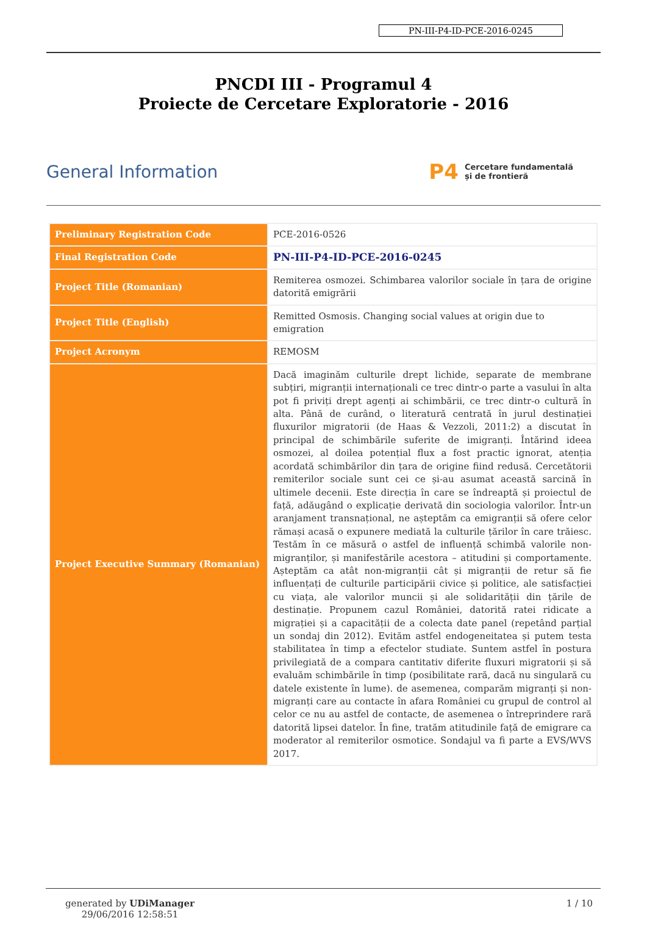PN-III-P4-ID-PCE-2016-0245
PNCDI III - Programul 4
Proiecte de Cercetare Exploratorie - 2016
General Information
P4 Cercetare fundamentală
și de frontieră
| Preliminary Registration Code | PCE-2016-0526 |
| Final Registration Code | PN-III-P4-ID-PCE-2016-0245 |
| Project Title (Romanian) | Remiterea osmozei. Schimbarea valorilor sociale în țara de origine datorită emigrării |
| Project Title (English) | Remitted Osmosis. Changing social values at origin due to emigration |
| Project Acronym | REMOSM |
| Project Executive Summary (Romanian) | Dacă imaginăm culturile drept lichide, separate de membrane subțiri, migranții internaționali ce trec dintr-o parte a vasului în alta pot fi priviți drept agenți ai schimbării, ce trec dintr-o cultură în alta. Până de curând, o literatură centrată în jurul destinației fluxurilor migratorii (de Haas & Vezzoli, 2011:2) a discutat în principal de schimbările suferite de imigranți. Întărind ideea osmozei, al doilea potențial flux a fost practic ignorat, atenția acordată schimbărilor din țara de origine fiind redusă. Cercetătorii remiterilor sociale sunt cei ce și-au asumat această sarcină în ultimele decenii. Este direcția în care se îndreaptă și proiectul de față, adăugând o explicație derivată din sociologia valorilor. Într-un aranjament transnațional, ne așteptăm ca emigranții să ofere celor rămași acasă o expunere mediată la culturile țărilor în care trăiesc. Testăm în ce măsură o astfel de influență schimbă valorile non-migranților, și manifestările acestora – atitudini și comportamente. Așteptăm ca atât non-migranții cât și migranții de retur să fie influențați de culturile participării civice și politice, ale satisfacției cu viața, ale valorilor muncii și ale solidarității din țările de destinație. Propunem cazul României, datorită ratei ridicate a migrației și a capacității de a colecta date panel (repetând parțial un sondaj din 2012). Evităm astfel endogeneitatea și putem testa stabilitatea în timp a efectelor studiate. Suntem astfel în postura privilegiată de a compara cantitativ diferite fluxuri migratorii și să evaluăm schimbările în timp (posibilitate rară, dacă nu singulară cu datele existente în lume). de asemenea, comparăm migranți și non-migranți care au contacte în afara României cu grupul de control al celor ce nu au astfel de contacte, de asemenea o întreprindere rară datorită lipsei datelor. În fine, tratăm atitudinile față de emigrare ca moderator al remiterilor osmotice. Sondajul va fi parte a EVS/WVS 2017. |
generated by UDiManager
29/06/2016 12:58:51
1 / 10